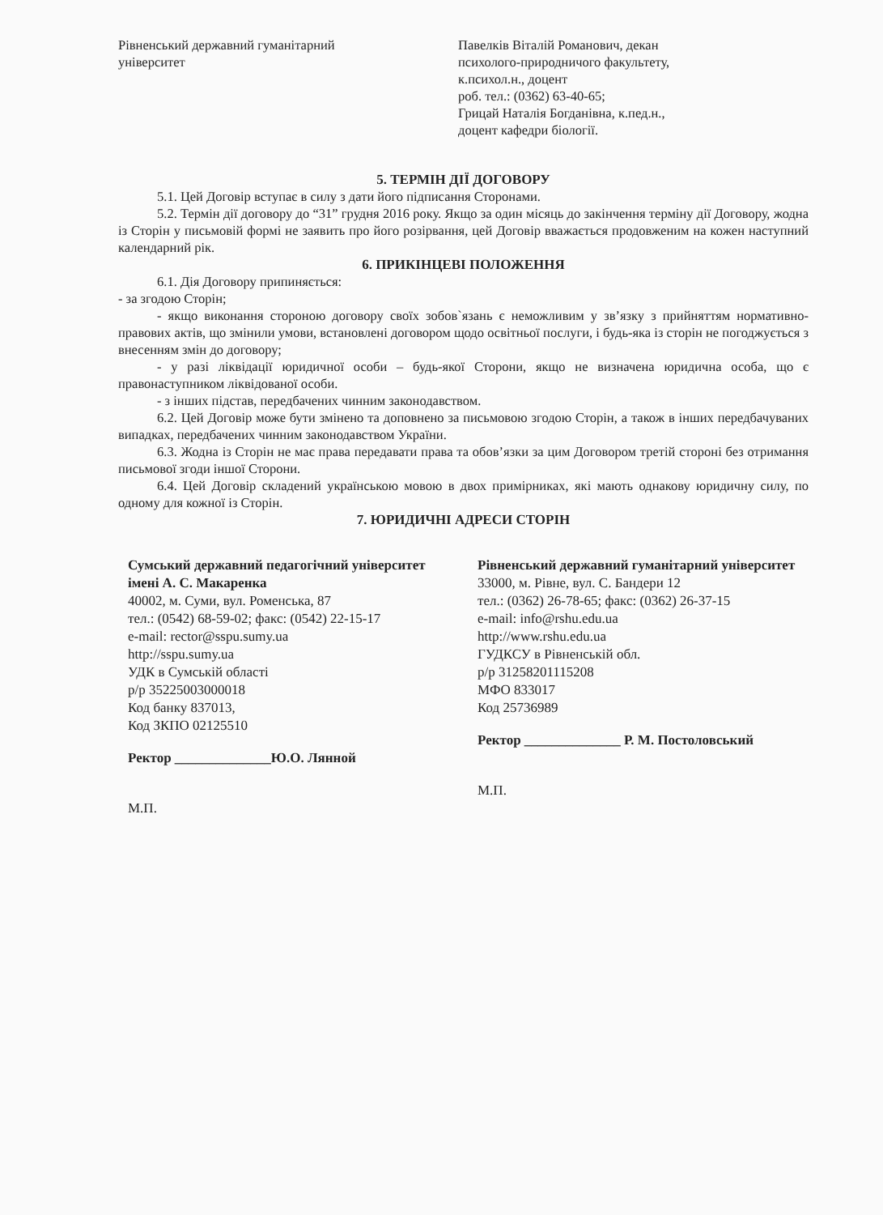Рівненський державний гуманітарний
університет
Павелків Віталій Романович, декан
психолого-природничого факультету,
к.психол.н., доцент
роб. тел.: (0362) 63-40-65;
Грицай Наталія Богданівна, к.пед.н.,
доцент кафедри біології.
5. ТЕРМІН ДІЇ ДОГОВОРУ
5.1. Цей Договір вступає в силу з дати його підписання Сторонами.
5.2. Термін дії договору до “31” грудня 2016 року. Якщо за один місяць до закінчення терміну дії Договору, жодна із Сторін у письмовій формі не заявить про його розірвання, цей Договір вважається продовженим на кожен наступний календарний рік.
6. ПРИКІНЦЕВІ ПОЛОЖЕННЯ
6.1. Дія Договору припиняється:
- за згодою Сторін;
- якщо виконання стороною договору своїх зобов`язань є неможливим у зв’язку з прийняттям нормативно-правових актів, що змінили умови, встановлені договором щодо освітньої послуги, і будь-яка із сторін не погоджується з внесенням змін до договору;
- у разі ліквідації юридичної особи – будь-якої Сторони, якщо не визначена юридична особа, що є правонаступником ліквідованої особи.
- з інших підстав, передбачених чинним законодавством.
6.2. Цей Договір може бути змінено та доповнено за письмовою згодою Сторін, а також в інших передбачуваних випадках, передбачених чинним законодавством України.
6.3. Жодна із Сторін не має права передавати права та обов’язки за цим Договором третій стороні без отримання письмової згоди іншої Сторони.
6.4. Цей Договір складений українською мовою в двох примірниках, які мають однакову юридичну силу, по одному для кожної із Сторін.
7. ЮРИДИЧНІ АДРЕСИ СТОРІН
Сумський державний педагогічний університет імені А. С. Макаренка
40002, м. Суми, вул. Роменська, 87
тел.: (0542) 68-59-02; факс: (0542) 22-15-17
e-mail: rector@sspu.sumy.ua
http://sspu.sumy.ua
УДК в Сумській області
р/р 35225003000018
Код банку 837013,
Код ЗКПО 02125510
Ректор ______________Ю.О. Лянной
М.П.
Рівненський державний гуманітарний університет
33000, м. Рівне, вул. С. Бандери 12
тел.: (0362) 26-78-65; факс: (0362) 26-37-15
e-mail: info@rshu.edu.ua
http://www.rshu.edu.ua
ГУДКСУ в Рівненській обл.
р/р 31258201115208
МФО 833017
Код 25736989
Ректор ______________ Р. М. Постоловський
М.П.